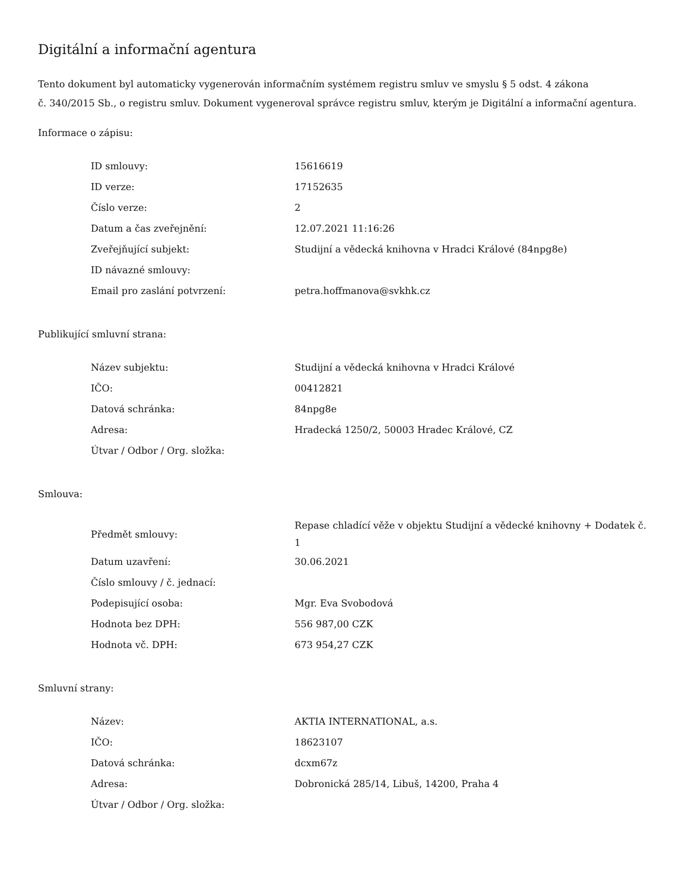Digitální a informační agentura
Tento dokument byl automaticky vygenerován informačním systémem registru smluv ve smyslu § 5 odst. 4 zákona
č. 340/2015 Sb., o registru smluv. Dokument vygeneroval správce registru smluv, kterým je Digitální a informační agentura.
Informace o zápisu:
| ID smlouvy: | 15616619 |
| ID verze: | 17152635 |
| Číslo verze: | 2 |
| Datum a čas zveřejnění: | 12.07.2021 11:16:26 |
| Zveřejňující subjekt: | Studijní a vědecká knihovna v Hradci Králové (84npg8e) |
| ID návazné smlouvy: | |
| Email pro zaslání potvrzení: | petra.hoffmanova@svkhk.cz |
Publikující smluvní strana:
| Název subjektu: | Studijní a vědecká knihovna v Hradci Králové |
| IČO: | 00412821 |
| Datová schránka: | 84npg8e |
| Adresa: | Hradecká 1250/2, 50003 Hradec Králové, CZ |
| Útvar / Odbor / Org. složka: | |
Smlouva:
| Předmět smlouvy: | Repase chladící věže v objektu Studijní a vědecké knihovny + Dodatek č. 1 |
| Datum uzavření: | 30.06.2021 |
| Číslo smlouvy / č. jednací: | |
| Podepisující osoba: | Mgr. Eva Svobodová |
| Hodnota bez DPH: | 556 987,00 CZK |
| Hodnota vč. DPH: | 673 954,27 CZK |
Smluvní strany:
| Název: | AKTIA INTERNATIONAL, a.s. |
| IČO: | 18623107 |
| Datová schránka: | dcxm67z |
| Adresa: | Dobronická 285/14, Libuš, 14200, Praha 4 |
| Útvar / Odbor / Org. složka: | |